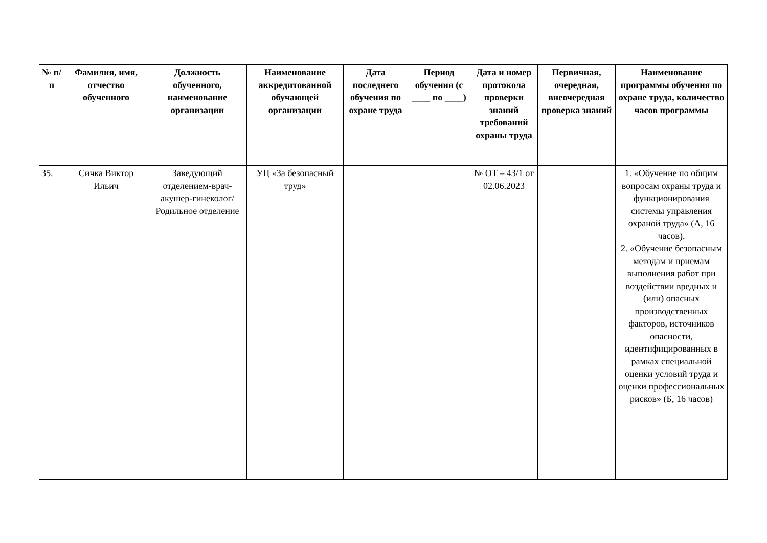| № п/п | Фамилия, имя, отчество обученного | Должность обученного, наименование организации | Наименование аккредитованной обучающей организации | Дата последнего обучения по охране труда | Период обучения (с ____ по ____) | Дата и номер протокола проверки знаний требований охраны труда | Первичная, очередная, внеочередная проверка знаний | Наименование программы обучения по охране труда, количество часов программы |
| --- | --- | --- | --- | --- | --- | --- | --- | --- |
| 35. | Сичка Виктор Ильич | Заведующий отделением-врач-акушер-гинеколог/ Родильное отделение | УЦ «За безопасный труд» | | | № ОТ – 43/1 от 02.06.2023 | | 1. «Обучение по общим вопросам охраны труда и функционирования системы управления охраной труда» (А, 16 часов). 2. «Обучение безопасным методам и приемам выполнения работ при воздействии вредных и (или) опасных производственных факторов, источников опасности, идентифицированных в рамках специальной оценки условий труда и оценки профессиональных рисков» (Б, 16 часов) |